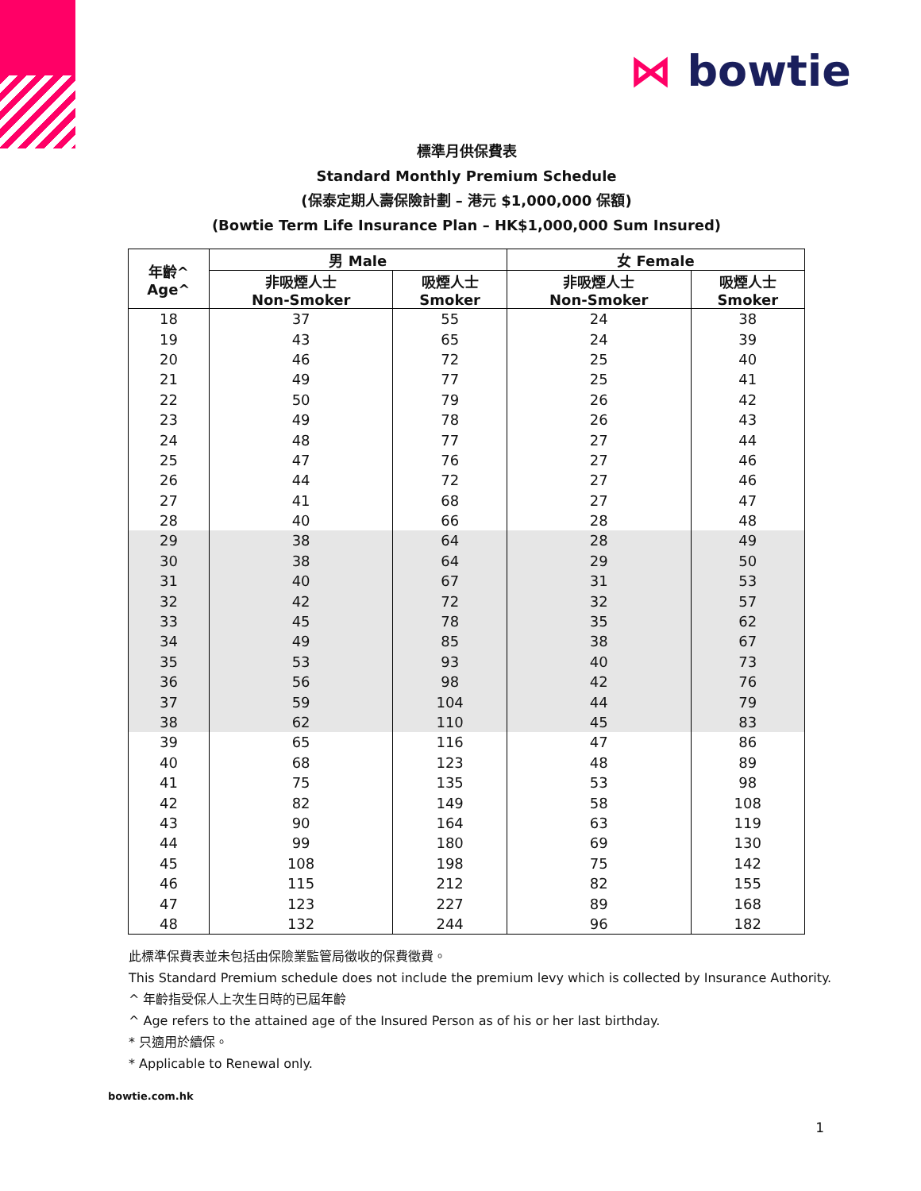⋈ bowtie
標準月供保費表
Standard Monthly Premium Schedule
(保泰定期人壽保險計劃 – 港元 $1,000,000 保額)
(Bowtie Term Life Insurance Plan – HK$1,000,000 Sum Insured)
| 年齡^ Age^ | 男 Male | | 女 Female | |
| --- | --- | --- | --- | --- |
| | 非吸煙人士 Non-Smoker | 吸煙人士 Smoker | 非吸煙人士 Non-Smoker | 吸煙人士 Smoker |
| 18 | 37 | 55 | 24 | 38 |
| 19 | 43 | 65 | 24 | 39 |
| 20 | 46 | 72 | 25 | 40 |
| 21 | 49 | 77 | 25 | 41 |
| 22 | 50 | 79 | 26 | 42 |
| 23 | 49 | 78 | 26 | 43 |
| 24 | 48 | 77 | 27 | 44 |
| 25 | 47 | 76 | 27 | 46 |
| 26 | 44 | 72 | 27 | 46 |
| 27 | 41 | 68 | 27 | 47 |
| 28 | 40 | 66 | 28 | 48 |
| 29 | 38 | 64 | 28 | 49 |
| 30 | 38 | 64 | 29 | 50 |
| 31 | 40 | 67 | 31 | 53 |
| 32 | 42 | 72 | 32 | 57 |
| 33 | 45 | 78 | 35 | 62 |
| 34 | 49 | 85 | 38 | 67 |
| 35 | 53 | 93 | 40 | 73 |
| 36 | 56 | 98 | 42 | 76 |
| 37 | 59 | 104 | 44 | 79 |
| 38 | 62 | 110 | 45 | 83 |
| 39 | 65 | 116 | 47 | 86 |
| 40 | 68 | 123 | 48 | 89 |
| 41 | 75 | 135 | 53 | 98 |
| 42 | 82 | 149 | 58 | 108 |
| 43 | 90 | 164 | 63 | 119 |
| 44 | 99 | 180 | 69 | 130 |
| 45 | 108 | 198 | 75 | 142 |
| 46 | 115 | 212 | 82 | 155 |
| 47 | 123 | 227 | 89 | 168 |
| 48 | 132 | 244 | 96 | 182 |
此標準保費表並未包括由保險業監管局徵收的保費徵費。
This Standard Premium schedule does not include the premium levy which is collected by Insurance Authority.
^ 年齡指受保人上次生日時的已屆年齡
^ Age refers to the attained age of the Insured Person as of his or her last birthday.
* 只適用於續保。
* Applicable to Renewal only.
bowtie.com.hk
1